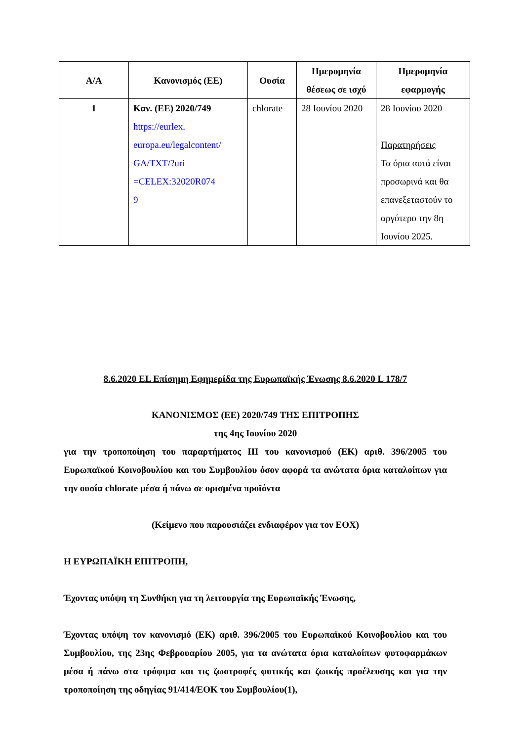| Α/Α | Κανονισμός (ΕΕ) | Ουσία | Ημερομηνία θέσεως σε ισχύ | Ημερομηνία εφαρμογής |
| --- | --- | --- | --- | --- |
| 1 | Καν. (ΕΕ) 2020/749 https://eurlex. europa.eu/legalcontent/ GA/TXT/?uri =CELEX:32020R074 9 | chlorate | 28 Ιουνίου 2020 | 28 Ιουνίου 2020 Παρατηρήσεις Τα όρια αυτά είναι προσωρινά και θα επανεξεταστούν το αργότερο την 8η Ιουνίου 2025. |
8.6.2020 EL Επίσημη Εφημερίδα της Ευρωπαϊκής Ένωσης 8.6.2020 L 178/7
ΚΑΝΟΝΙΣΜΟΣ (ΕΕ) 2020/749 ΤΗΣ ΕΠΙΤΡΟΠΗΣ
της 4ης Ιουνίου 2020
για την τροποποίηση του παραρτήματος III του κανονισμού (ΕΚ) αριθ. 396/2005 του Ευρωπαϊκού Κοινοβουλίου και του Συμβουλίου όσον αφορά τα ανώτατα όρια καταλοίπων για την ουσία chlorate μέσα ή πάνω σε ορισμένα προϊόντα
(Κείμενο που παρουσιάζει ενδιαφέρον για τον ΕΟΧ)
Η ΕΥΡΩΠΑΪΚΗ ΕΠΙΤΡΟΠΗ,
Έχοντας υπόψη τη Συνθήκη για τη λειτουργία της Ευρωπαϊκής Ένωσης,
Έχοντας υπόψη τον κανονισμό (ΕΚ) αριθ. 396/2005 του Ευρωπαϊκού Κοινοβουλίου και του Συμβουλίου, της 23ης Φεβρουαρίου 2005, για τα ανώτατα όρια καταλοίπων φυτοφαρμάκων μέσα ή πάνω στα τρόφιμα και τις ζωοτροφές φυτικής και ζωικής προέλευσης και για την τροποποίηση της οδηγίας 91/414/ΕΟΚ του Συμβουλίου(1),